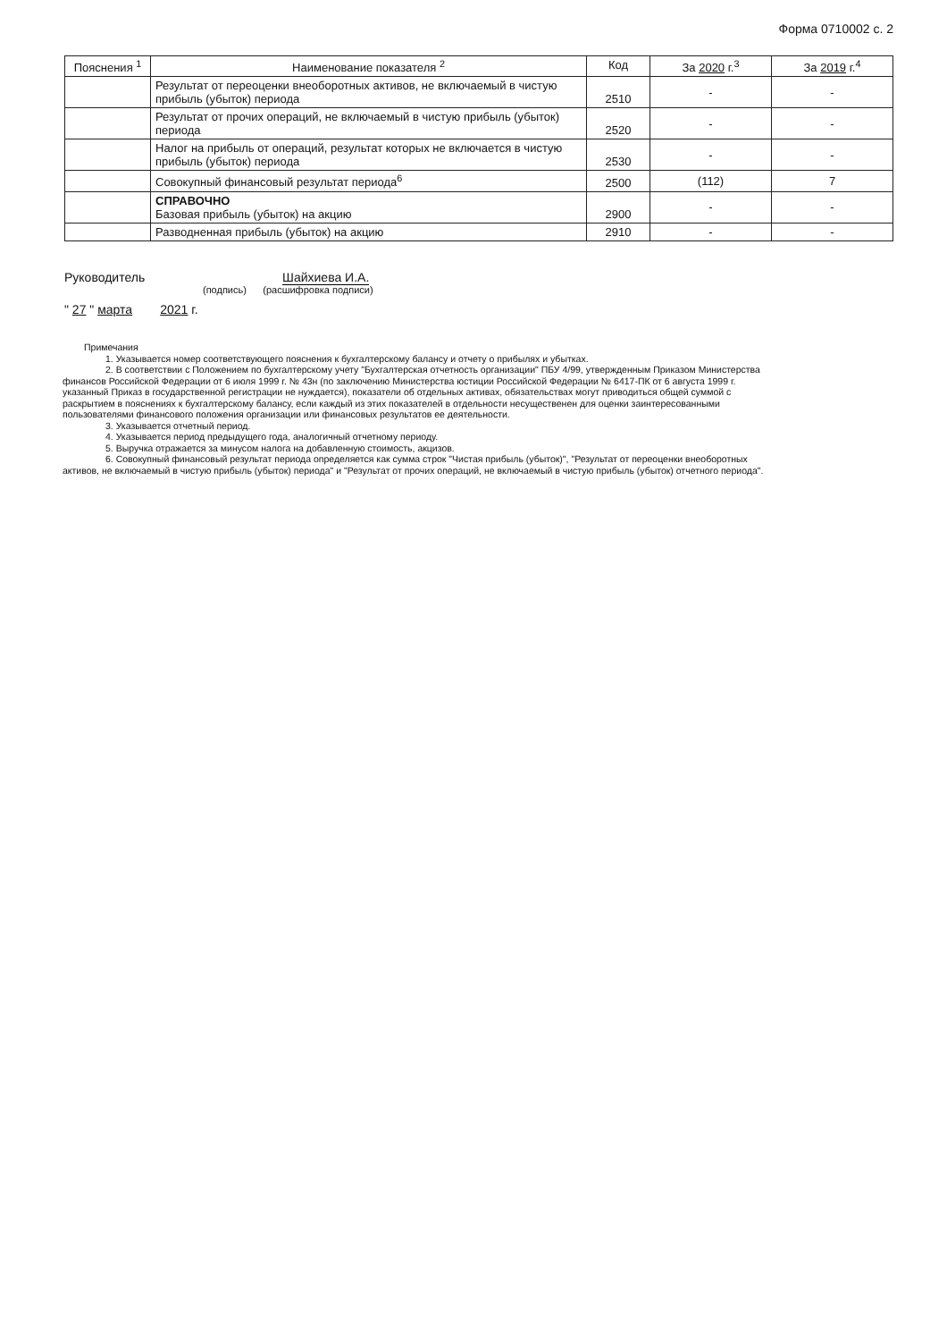Форма 0710002 с. 2
| Пояснения <sup>1</sup> | Наименование показателя <sup>2</sup> | Код | За 2020 г.<sup>3</sup> | За 2019 г.<sup>4</sup> |
| --- | --- | --- | --- | --- |
| | Результат от переоценки внеоборотных активов, не включаемый в чистую прибыль (убыток) периода | 2510 | - | - |
| | Результат от прочих операций, не включаемый в чистую прибыль (убыток) периода | 2520 | - | - |
| | Налог на прибыль от операций, результат которых не включается в чистую прибыль (убыток) периода | 2530 | - | - |
| | Совокупный финансовый результат периода<sup>6</sup> | 2500 | (112) | 7 |
| | СПРАВОЧНО Базовая прибыль (убыток) на акцию | 2900 | - | - |
| | Разводненная прибыль (убыток) на акцию | 2910 | - | - |
Руководитель Шайхиева И.А.
(подпись) (расшифровка подписи)
" 27 " марта 2021 г.
Примечания
1. Указывается номер соответствующего пояснения к бухгалтерскому балансу и отчету о прибылях и убытках.
2. В соответствии с Положением по бухгалтерскому учету "Бухгалтерская отчетность организации" ПБУ 4/99, утвержденным Приказом Министерства финансов Российской Федерации от 6 июля 1999 г. № 43н (по заключению Министерства юстиции Российской Федерации № 6417-ПК от 6 августа 1999 г. указанный Приказ в государственной регистрации не нуждается), показатели об отдельных активах, обязательствах могут приводиться общей суммой с раскрытием в пояснениях к бухгалтерскому балансу, если каждый из этих показателей в отдельности несущественен для оценки заинтересованными пользователями финансового положения организации или финансовых результатов ее деятельности.
3. Указывается отчетный период.
4. Указывается период предыдущего года, аналогичный отчетному периоду.
5. Выручка отражается за минусом налога на добавленную стоимость, акцизов.
6. Совокупный финансовый результат периода определяется как сумма строк "Чистая прибыль (убыток)", "Результат от переоценки внеоборотных активов, не включаемый в чистую прибыль (убыток) периода" и "Результат от прочих операций, не включаемый в чистую прибыль (убыток) отчетного периода".